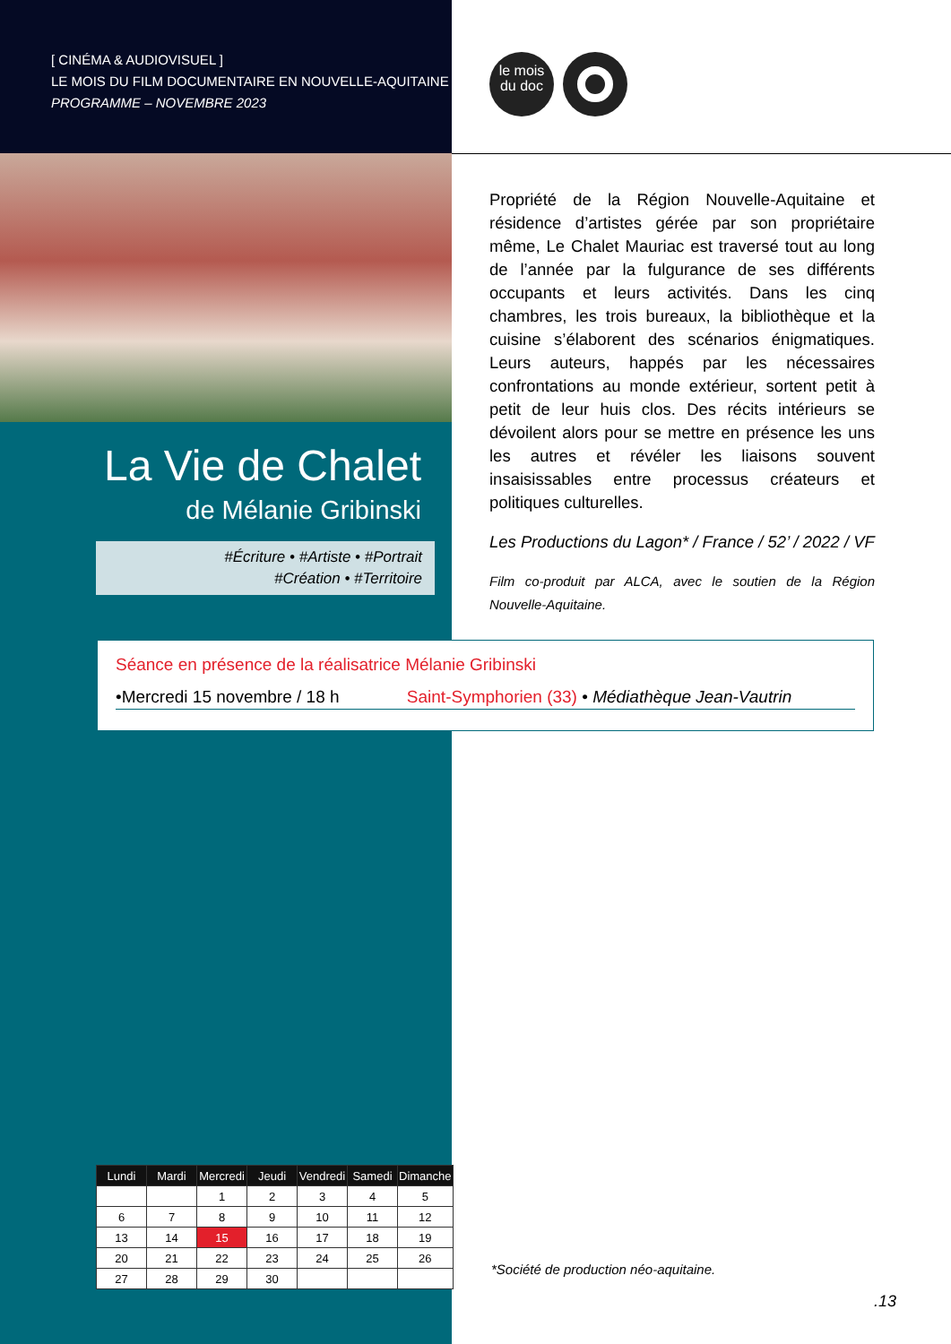[ CINÉMA & AUDIOVISUEL ]
LE MOIS DU FILM DOCUMENTAIRE EN NOUVELLE-AQUITAINE
PROGRAMME – NOVEMBRE 2023
le mois
du doc
La Vie de Chalet
de Mélanie Gribinski
#Écriture • #Artiste • #Portrait
#Création • #Territoire
Propriété de la Région Nouvelle-Aquitaine et résidence d’artistes gérée par son propriétaire même, Le Chalet Mauriac est traversé tout au long de l’année par la fulgurance de ses différents occupants et leurs activités. Dans les cinq chambres, les trois bureaux, la biblio­thèque et la cuisine s’élaborent des scénarios énigma­tiques. Leurs auteurs, happés par les nécessaires confrontations au monde extérieur, sortent petit à petit de leur huis clos. Des récits intérieurs se dévoilent alors pour se mettre en présence les uns les autres et révéler les liaisons souvent insaisissables entre processus créateurs et politiques culturelles.
Les Productions du Lagon* / France / 52’ / 2022 / VF
Film co-produit par ALCA, avec le soutien de la Région Nouvelle-Aquitaine.
Séance en présence de la réalisatrice Mélanie Gribinski
•Mercredi 15 novembre / 18 h Saint-Symphorien (33) • Médiathèque Jean-Vautrin
| Lundi | Mardi | Mercredi | Jeudi | Vendredi | Samedi | Dimanche |
| --- | --- | --- | --- | --- | --- | --- |
| | | 1 | 2 | 3 | 4 | 5 |
| 6 | 7 | 8 | 9 | 10 | 11 | 12 |
| 13 | 14 | 15 | 16 | 17 | 18 | 19 |
| 20 | 21 | 22 | 23 | 24 | 25 | 26 |
| 27 | 28 | 29 | 30 | | | |
*Société de production néo-aquitaine.
.13